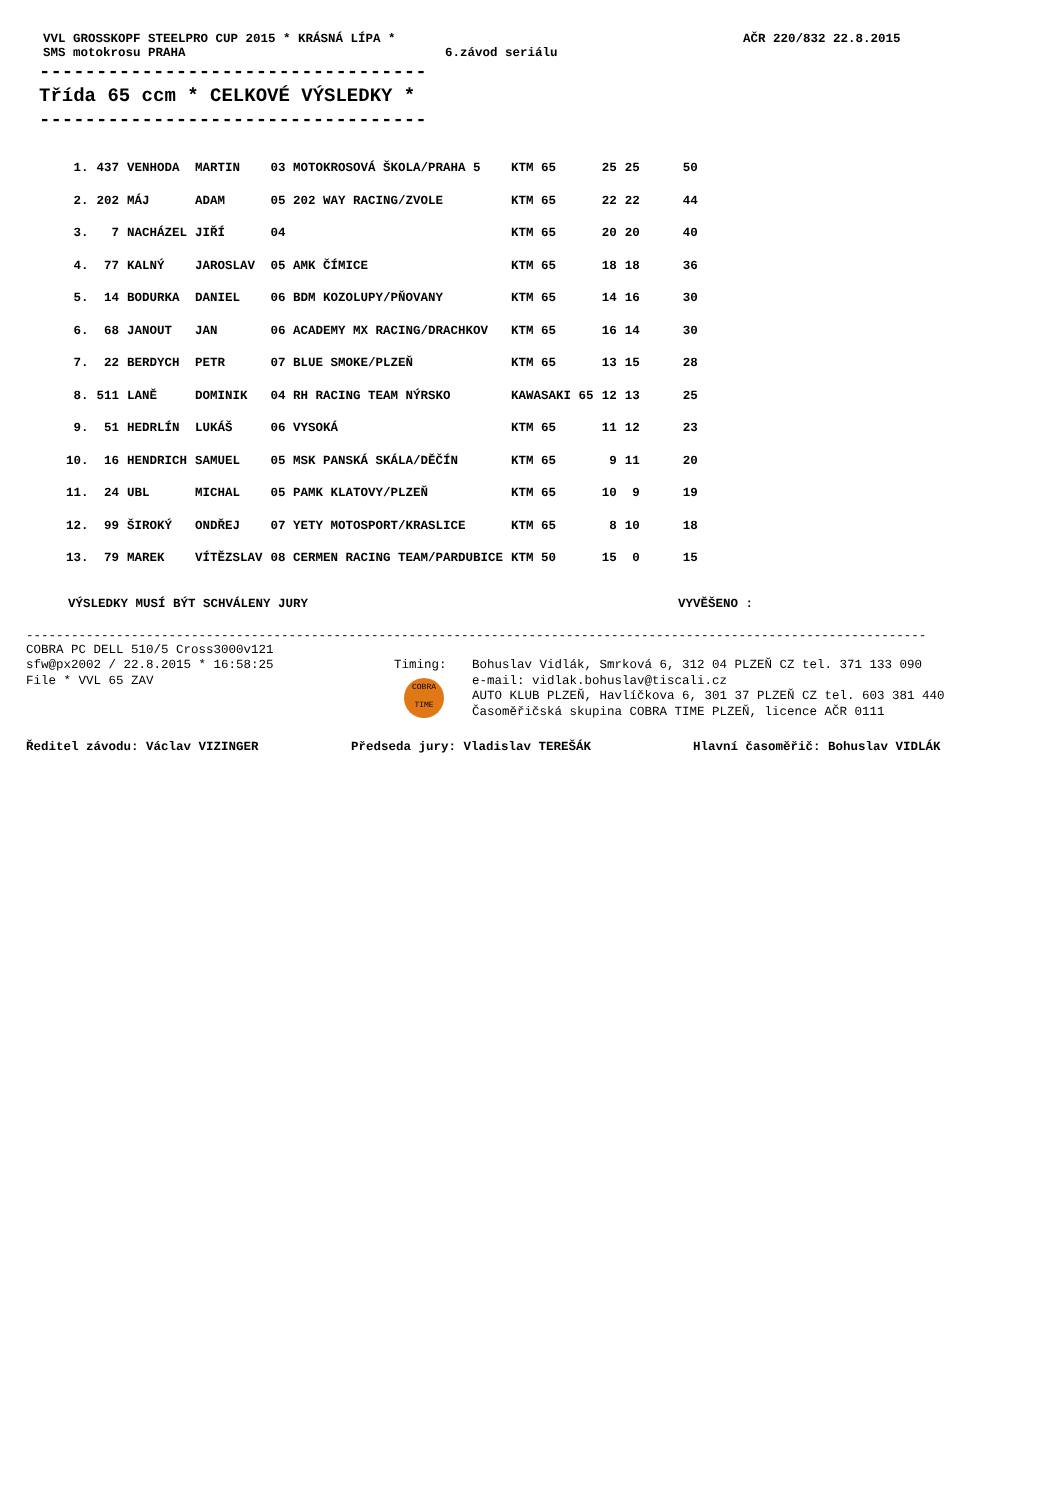VVL GROSSKOPF STEELPRO CUP 2015 * KRÁSNÁ LÍPA * AČR 220/832 22.8.2015
SMS motokrosu PRAHA 6.závod seriálu
----------------------------------
Třída 65 ccm * CELKOVÉ VÝSLEDKY *
----------------------------------
| 1. | 437 | VENHODA | MARTIN | 03 MOTOKROSOVÁ ŠKOLA/PRAHA 5 | KTM 65 | 25 | 25 | 50 |
| 2. | 202 | MÁJ | ADAM | 05 202 WAY RACING/ZVOLE | KTM 65 | 22 | 22 | 44 |
| 3. | 7 | NACHÁZEL | JIŘÍ | 04 | KTM 65 | 20 | 20 | 40 |
| 4. | 77 | KALNÝ | JAROSLAV | 05 AMK ČÍMICE | KTM 65 | 18 | 18 | 36 |
| 5. | 14 | BODURKA | DANIEL | 06 BDM KOZOLUPY/PŇOVANY | KTM 65 | 14 | 16 | 30 |
| 6. | 68 | JANOUT | JAN | 06 ACADEMY MX RACING/DRACHKOV | KTM 65 | 16 | 14 | 30 |
| 7. | 22 | BERDYCH | PETR | 07 BLUE SMOKE/PLZEŇ | KTM 65 | 13 | 15 | 28 |
| 8. | 511 | LANĚ | DOMINIK | 04 RH RACING TEAM NÝRSKO | KAWASAKI 65 | 12 | 13 | 25 |
| 9. | 51 | HEDRLÍN | LUKÁŠ | 06 VYSOKÁ | KTM 65 | 11 | 12 | 23 |
| 10. | 16 | HENDRICH | SAMUEL | 05 MSK PANSKÁ SKÁLA/DĚČÍN | KTM 65 | 9 | 11 | 20 |
| 11. | 24 | UBL | MICHAL | 05 PAMK KLATOVY/PLZEŇ | KTM 65 | 10 | 9 | 19 |
| 12. | 99 | ŠIROKÝ | ONDŘEJ | 07 YETY MOTOSPORT/KRASLICE | KTM 65 | 8 | 10 | 18 |
| 13. | 79 | MAREK | VÍTĚZSLAV | 08 CERMEN RACING TEAM/PARDUBICE | KTM 50 | 15 | 0 | 15 |
VÝSLEDKY MUSÍ BÝT SCHVÁLENY JURY VYVĚŠENO :
------------------------------------------------------------------------------------------------------------------------
COBRA PC DELL 510/5 Cross3000v121
sfw@px2002 / 22.8.2015 * 16:58:25
File * VVL 65 ZAV
Timing:
COBRA TIME
Bohuslav Vidlák, Smrková 6, 312 04 PLZEŇ CZ tel. 371 133 090
e-mail: vidlak.bohuslav@tiscali.cz
AUTO KLUB PLZEŇ, Havlíčkova 6, 301 37 PLZEŇ CZ tel. 603 381 440
Časoměřičská skupina COBRA TIME PLZEŇ, licence AČR 0111
Ředitel závodu: Václav VIZINGER Předseda jury: Vladislav TEREŠÁK Hlavní časoměřič: Bohuslav VIDLÁK